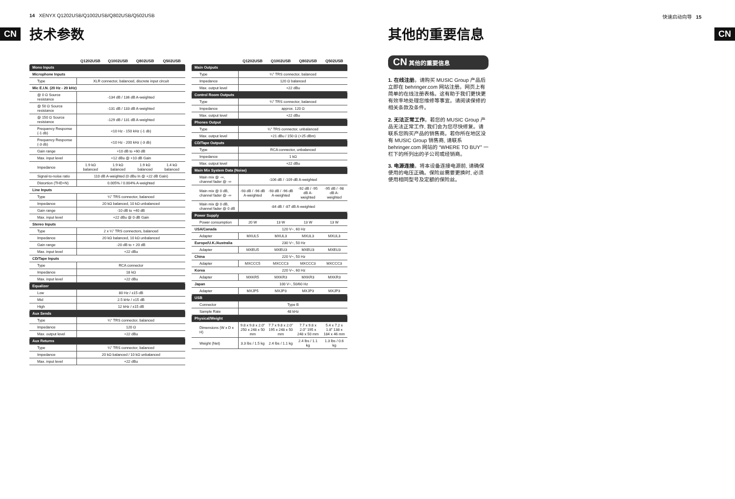14 XENYX Q1202USB/Q1002USB/Q802USB/Q502USB
快速启动向导 15
CN CN 技术参数 其他的重要信息
| | Q1202USB | Q1002USB | Q802USB | Q502USB |
| --- | --- | --- | --- | --- |
| Mono Inputs | | | | |
| Microphone Inputs | | | | |
| Type | XLR connector, balanced, discrete input circuit | | | |
| Mic E.I.N. (20 Hz - 20 kHz) | | | | |
| @ 0 Ω Source resistance | -134 dB / 136 dB A-weighted | | | |
| @ 50 Ω Source resistance | -131 dB / 133 dB A-weighted | | | |
| @ 150 Ω Source resistance | -129 dB / 131 dB A-weighted | | | |
| Frequency Response (-1 db) | <10 Hz - 150 kHz (-1 db) | | | |
| Frequency Response (-3 db) | <10 Hz - 200 kHz (-3 db) | | | |
| Gain range | +10 dB to +60 dB | | | |
| Max. input level | +12 dBu @ +10 dB Gain | | | |
| Impedance | 1.9 kΩ balanced | 1.9 kΩ balanced | 1.9 kΩ balanced | 1.4 kΩ balanced |
| Signal-to-noise ratio | 110 dB A-weighted (0 dBu In @ +22 dB Gain) | | | |
| Distortion (THD+N) | 0.005% / 0.004% A-weighted | | | |
| Line Inputs | | | | |
| Type | ¼" TRS connector, balanced | | | |
| Impedance | 20 kΩ balanced, 10 kΩ unbalanced | | | |
| Gain range | -10 dB to +40 dB | | | |
| Max. input level | +22 dBu @ 0 dB Gain | | | |
| Stereo Inputs | | | | |
| Type | 2 x ¼" TRS connectors, balanced | | | |
| Impedance | 20 kΩ balanced, 10 kΩ unbalanced | | | |
| Gain range | -20 dB to + 20 dB | | | |
| Max. input level | +22 dBu | | | |
| CD/Tape Inputs | | | | |
| Type | RCA connector | | | |
| Impedance | 18 kΩ | | | |
| Max. input level | +22 dBu | | | |
| Equalizer | | | | |
| Low | 80 Hz / ±15 dB | | | |
| Mid | 2.5 kHz / ±15 dB | | | |
| High | 12 kHz / ±15 dB | | | |
| Aux Sends | | | | |
| Type | ¼" TRS connector, balanced | | | |
| Impedance | 120 Ω | | | |
| Max. output level | +22 dBu | | | |
| Aux Returns | | | | |
| Type | ¼" TRS connector, balanced | | | |
| Impedance | 20 kΩ balanced / 10 kΩ unbalanced | | | |
| Max. input level | +22 dBu | | | |
| | Q1202USB | Q1002USB | Q802USB | Q502USB |
| --- | --- | --- | --- | --- |
| Main Outputs | | | | |
| Type | ¼" TRS connector, balanced | | | |
| Impedance | 120 Ω balanced | | | |
| Max. output level | +22 dBu | | | |
| Control Room Outputs | | | | |
| Type | ¼" TRS connector, balanced | | | |
| Impedance | approx. 120 Ω | | | |
| Max. output level | +22 dBu | | | |
| Phones Output | | | | |
| Type | ¼" TRS connector, unbalanced | | | |
| Max. output level | +21 dBu / 150 Ω (+25 dBm) | | | |
| CD/Tape Outputs | | | | |
| Type | RCA connector, unbalanced | | | |
| Impedance | 1 kΩ | | | |
| Max. output level | +22 dBu | | | |
| Main Mix System Data (Noise) | | | | |
| Main mix @ -∞, channel fader @ -∞ | -106 dB / -109 dB A-weighted | | | |
| Main mix @ 0 dB, channel fader @ -∞ | -93 dB / -96 dB A-weighted | -93 dB / -96 dB A-weighted | -92 dB / -95 dB A-weighted | -95 dB / -98 dB A-weighted |
| Main mix @ 0 dB, channel fader @ 0 dB | -84 dB / -87 dB A-weighted | | | |
| Power Supply | | | | |
| Power consumption | 20 W | 13 W | 13 W | 13 W |
| USA/Canada | 120 V~, 60 Hz | | | |
| Adapter | MXUL5 | MXUL3 | MXUL3 | MXUL3 |
| Europe/U.K./Australia | 230 V~, 50 Hz | | | |
| Adapter | MXEU5 | MXEU3 | MXEU3 | MXEU3 |
| China | 220 V~, 50 Hz | | | |
| Adapter | MXCCC5 | MXCCC3 | MXCCC3 | MXCCC3 |
| Korea | 220 V~, 60 Hz | | | |
| Adapter | MXKR5 | MXKR3 | MXKR3 | MXKR3 |
| Japan | 100 V~, 50/60 Hz | | | |
| Adapter | MXJP5 | MXJP3 | MXJP3 | MXJP3 |
| USB | | | | |
| Connector | Type B | | | |
| Sample Rate | 48 kHz | | | |
| Physical/Weight | | | | |
| Dimensions (W x D x H) | 9.8 x 9.8 x 2.0" 250 x 248 x 50 mm | 7.7 x 9.8 x 2.0" 195 x 248 x 50 mm | 7.7 x 9.8 x 2.0" 195 x 248 x 50 mm | 5.4 x 7.2 x 1.8" 138 x 184 x 46 mm |
| Weight (Net) | 3.3 lbs / 1.5 kg | 2.4 lbs / 1.1 kg | 2.4 lbs / 1.1 kg | 1.3 lbs / 0.6 kg |
CN 其他的重要信息
1. 在线注册。请购买 MUSIC Group 产品后立即在 behringer.com 网站注册。网页上有简单的在线注册表格。这有助于我们更快更有效率地处理您维修等事宜。请阅读保修的相关条款及条件。
2. 无法正常工作。若您的 MUSIC Group 产品无法正常工作, 我们会为您尽快修复。请联系您购买产品的销售商。若你所在地区没有 MUSIC Group 销售商, 请联系 behringer.com 网站的 “WHERE TO BUY” 一栏下的所列出的子公司或经销商。
3. 电源连接。将本设备连接电源前, 请确保使用的电压正确。保险丝需要更换时, 必须使用相同型号及定额的保险丝。